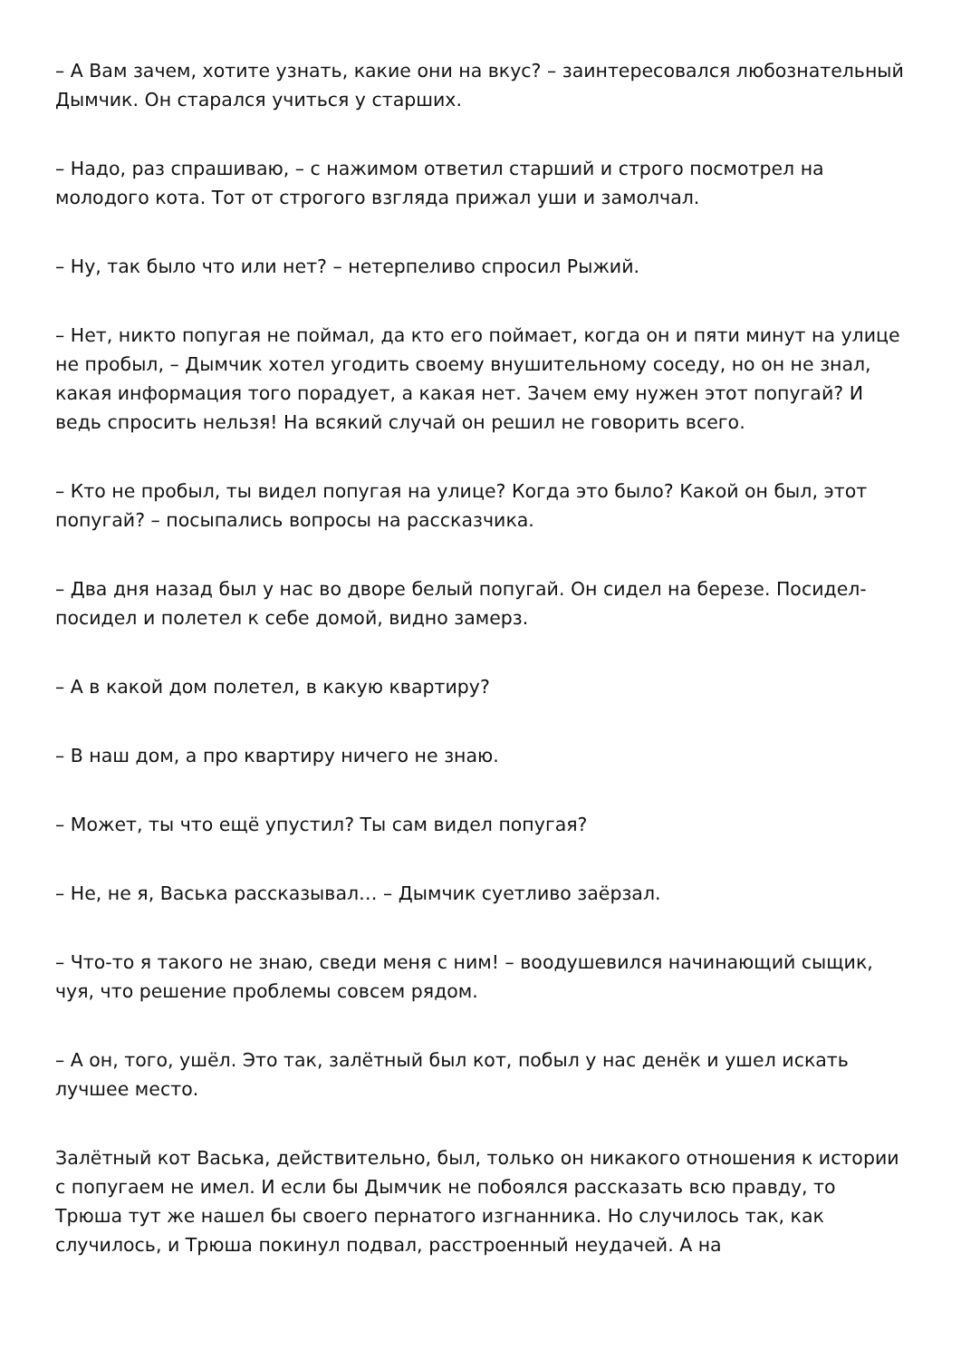– А Вам зачем, хотите узнать, какие они на вкус? – заинтересовался любознательный Дымчик. Он старался учиться у старших.
– Надо, раз спрашиваю, – с нажимом ответил старший и строго посмотрел на молодого кота. Тот от строгого взгляда прижал уши и замолчал.
– Ну, так было что или нет? – нетерпеливо спросил Рыжий.
– Нет, никто попугая не поймал, да кто его поймает, когда он и пяти минут на улице не пробыл, – Дымчик хотел угодить своему внушительному соседу, но он не знал, какая информация того порадует, а какая нет. Зачем ему нужен этот попугай? И ведь спросить нельзя! На всякий случай он решил не говорить всего.
– Кто не пробыл, ты видел попугая на улице? Когда это было? Какой он был, этот попугай? – посыпались вопросы на рассказчика.
– Два дня назад был у нас во дворе белый попугай. Он сидел на березе. Посидел-посидел и полетел к себе домой, видно замерз.
– А в какой дом полетел, в какую квартиру?
– В наш дом, а про квартиру ничего не знаю.
– Может, ты что ещё упустил? Ты сам видел попугая?
– Не, не я, Васька рассказывал… – Дымчик суетливо заёрзал.
– Что-то я такого не знаю, сведи меня с ним! – воодушевился начинающий сыщик, чуя, что решение проблемы совсем рядом.
– А он, того, ушёл. Это так, залётный был кот, побыл у нас денёк и ушел искать лучшее место.
Залётный кот Васька, действительно, был, только он никакого отношения к истории с попугаем не имел. И если бы Дымчик не побоялся рассказать всю правду, то Трюша тут же нашел бы своего пернатого изгнанника. Но случилось так, как случилось, и Трюша покинул подвал, расстроенный неудачей. А на